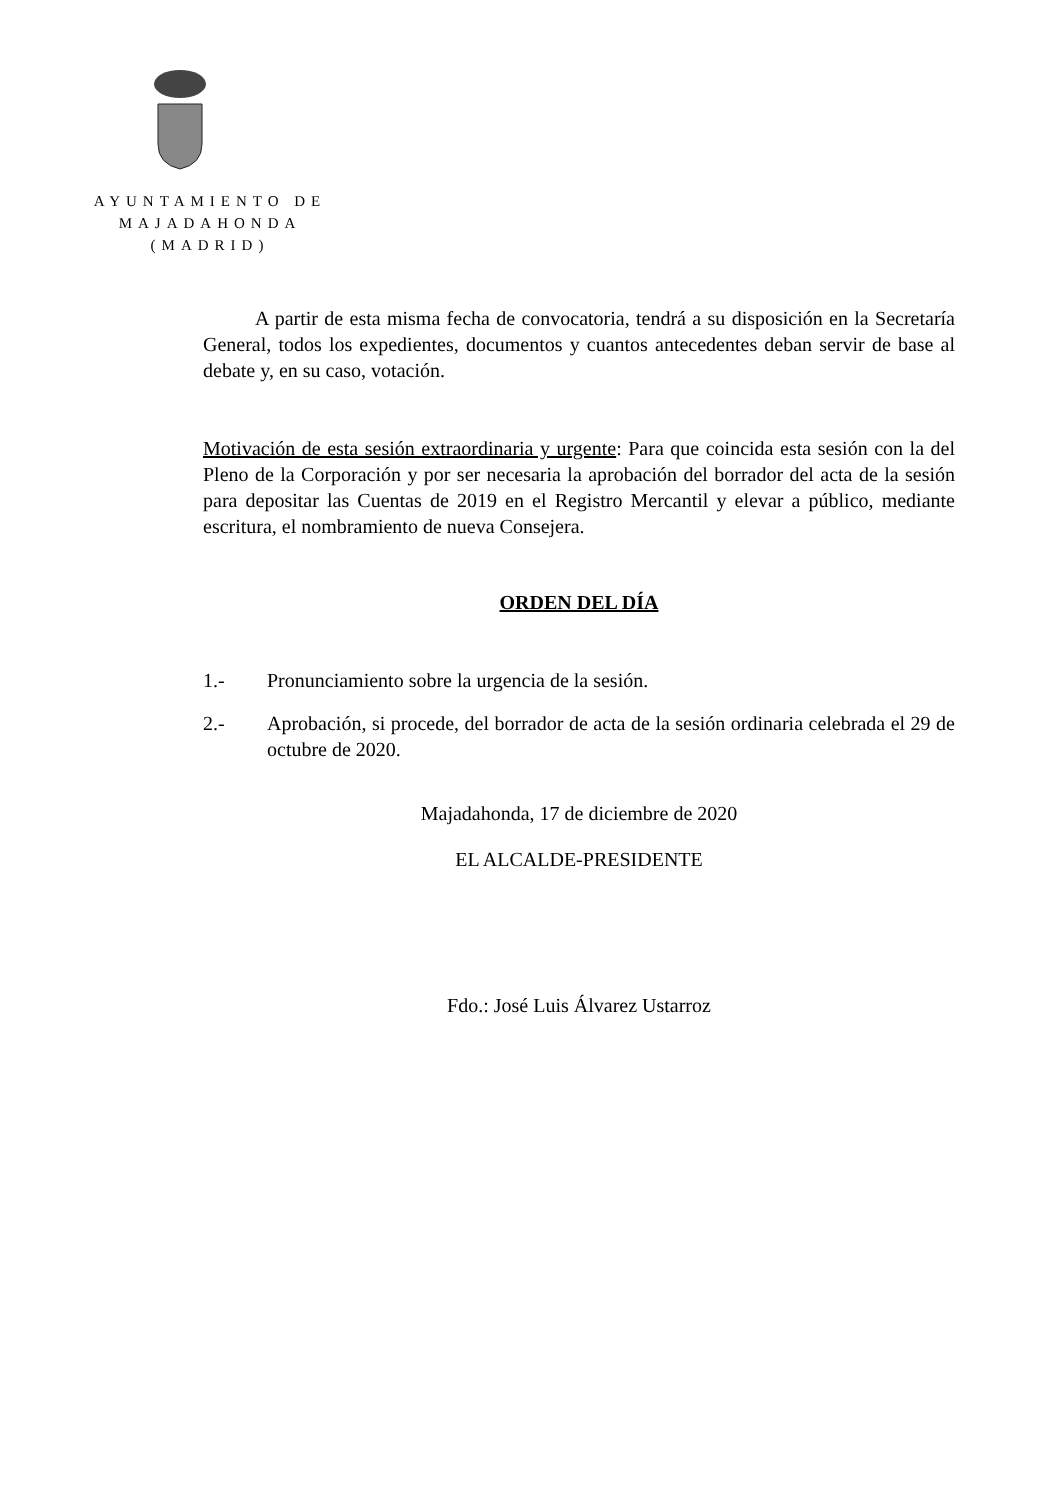AYUNTAMIENTO DE
MAJADAHONDA
(MADRID)
A partir de esta misma fecha de convocatoria, tendrá a su disposición en la Secretaría General, todos los expedientes, documentos y cuantos antecedentes deban servir de base al debate y, en su caso, votación.
Motivación de esta sesión extraordinaria y urgente: Para que coincida esta sesión con la del Pleno de la Corporación y por ser necesaria la aprobación del borrador del acta de la sesión para depositar las Cuentas de 2019 en el Registro Mercantil y elevar a público, mediante escritura, el nombramiento de nueva Consejera.
ORDEN DEL DÍA
1.- Pronunciamiento sobre la urgencia de la sesión.
2.- Aprobación, si procede, del borrador de acta de la sesión ordinaria celebrada el 29 de octubre de 2020.
Majadahonda, 17 de diciembre de 2020
EL ALCALDE-PRESIDENTE
Fdo.: José Luis Álvarez Ustarroz